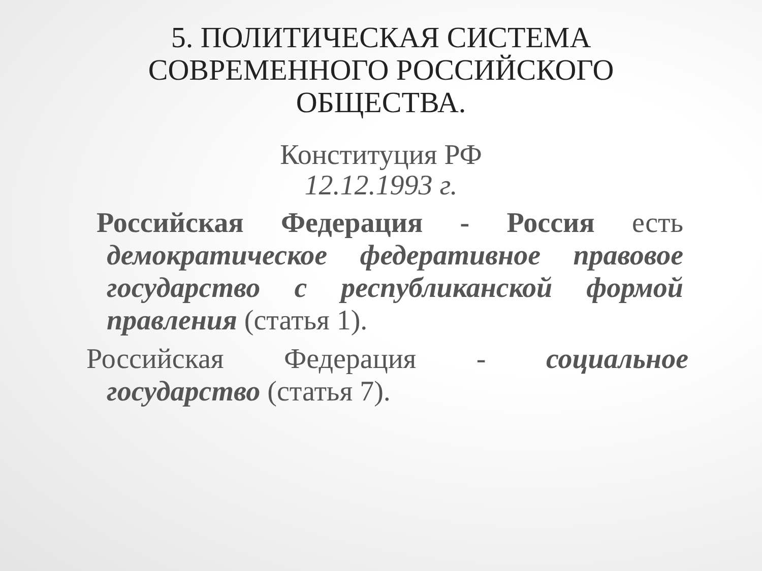5. ПОЛИТИЧЕСКАЯ СИСТЕМА
СОВРЕМЕННОГО РОССИЙСКОГО
ОБЩЕСТВА.
Конституция РФ
12.12.1993 г.
Российская Федерация - Россия есть демократическое федеративное правовое государство с республиканской формой правления (статья 1).
Российская Федерация - социальное государство (статья 7).